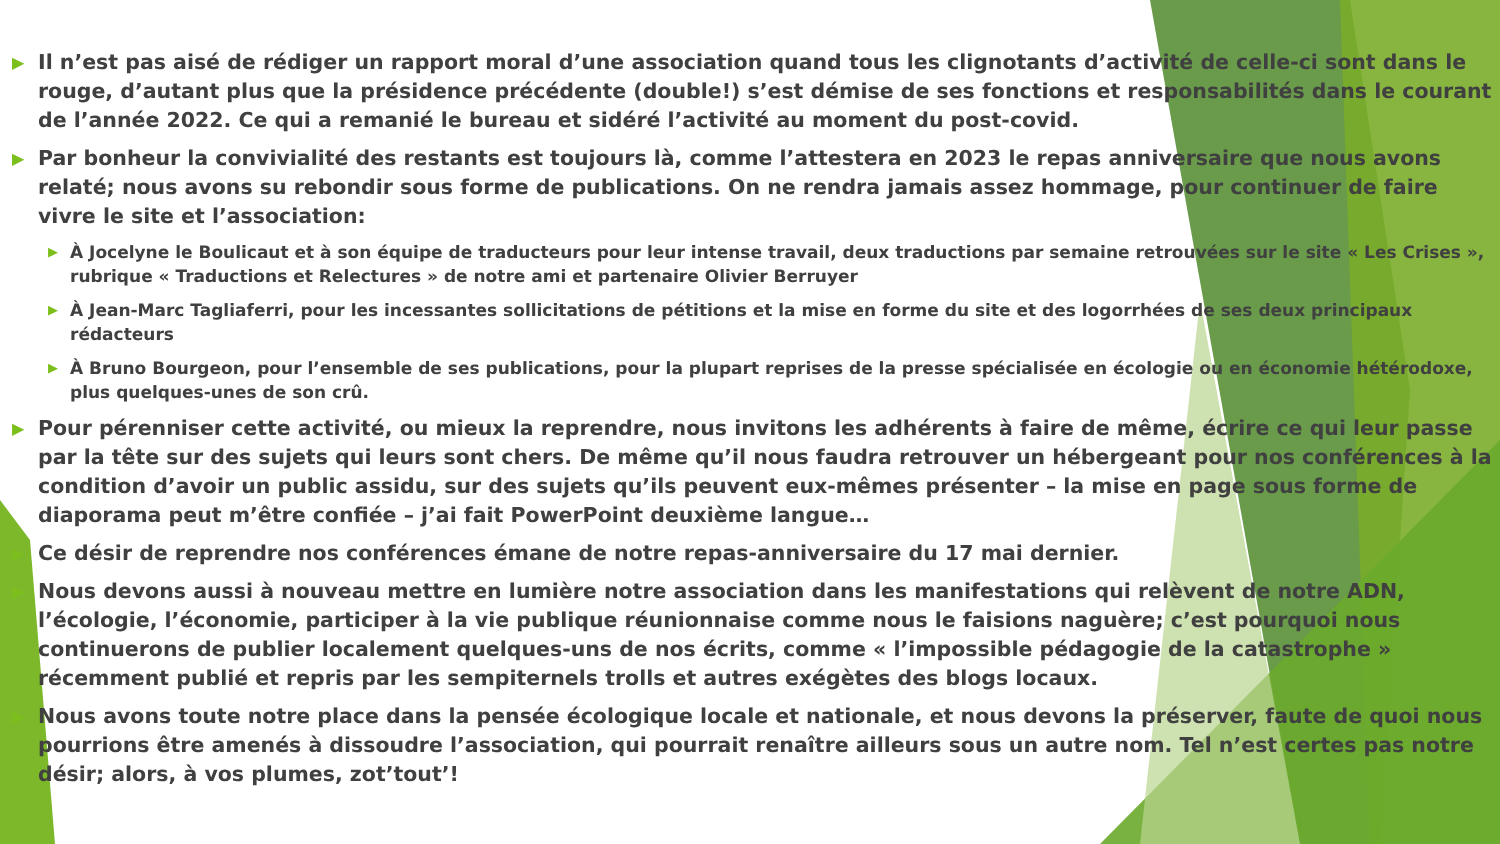▶ Il n’est pas aisé de rédiger un rapport moral d’une association quand tous les clignotants d’activité de celle-ci sont dans le rouge, d’autant plus que la présidence précédente (double!) s’est démise de ses fonctions et responsabilités dans le courant de l’année 2022. Ce qui a remanié le bureau et sidéré l’activité au moment du post-covid.
▶ Par bonheur la convivialité des restants est toujours là, comme l’attestera en 2023 le repas anniversaire que nous avons relaté; nous avons su rebondir sous forme de publications. On ne rendra jamais assez hommage, pour continuer de faire vivre le site et l’association:
▶ À Jocelyne le Boulicaut et à son équipe de traducteurs pour leur intense travail, deux traductions par semaine retrouvées sur le site « Les Crises », rubrique « Traductions et Relectures » de notre ami et partenaire Olivier Berruyer
▶ À Jean-Marc Tagliaferri, pour les incessantes sollicitations de pétitions et la mise en forme du site et des logorrhées de ses deux principaux rédacteurs
▶ À Bruno Bourgeon, pour l’ensemble de ses publications, pour la plupart reprises de la presse spécialisée en écologie ou en économie hétérodoxe, plus quelques-unes de son crû.
▶ Pour pérenniser cette activité, ou mieux la reprendre, nous invitons les adhérents à faire de même, écrire ce qui leur passe par la tête sur des sujets qui leurs sont chers. De même qu’il nous faudra retrouver un hébergeant pour nos conférences à la condition d’avoir un public assidu, sur des sujets qu’ils peuvent eux-mêmes présenter – la mise en page sous forme de diaporama peut m’être confiée – j’ai fait PowerPoint deuxième langue…
▶ Ce désir de reprendre nos conférences émane de notre repas-anniversaire du 17 mai dernier.
▶ Nous devons aussi à nouveau mettre en lumière notre association dans les manifestations qui relèvent de notre ADN, l’écologie, l’économie, participer à la vie publique réunionnaise comme nous le faisions naguère; c’est pourquoi nous continuerons de publier localement quelques-uns de nos écrits, comme « l’impossible pédagogie de la catastrophe » récemment publié et repris par les sempiternels trolls et autres exégètes des blogs locaux.
▶ Nous avons toute notre place dans la pensée écologique locale et nationale, et nous devons la préserver, faute de quoi nous pourrions être amenés à dissoudre l’association, qui pourrait renaître ailleurs sous un autre nom. Tel n’est certes pas notre désir; alors, à vos plumes, zot’tout’!